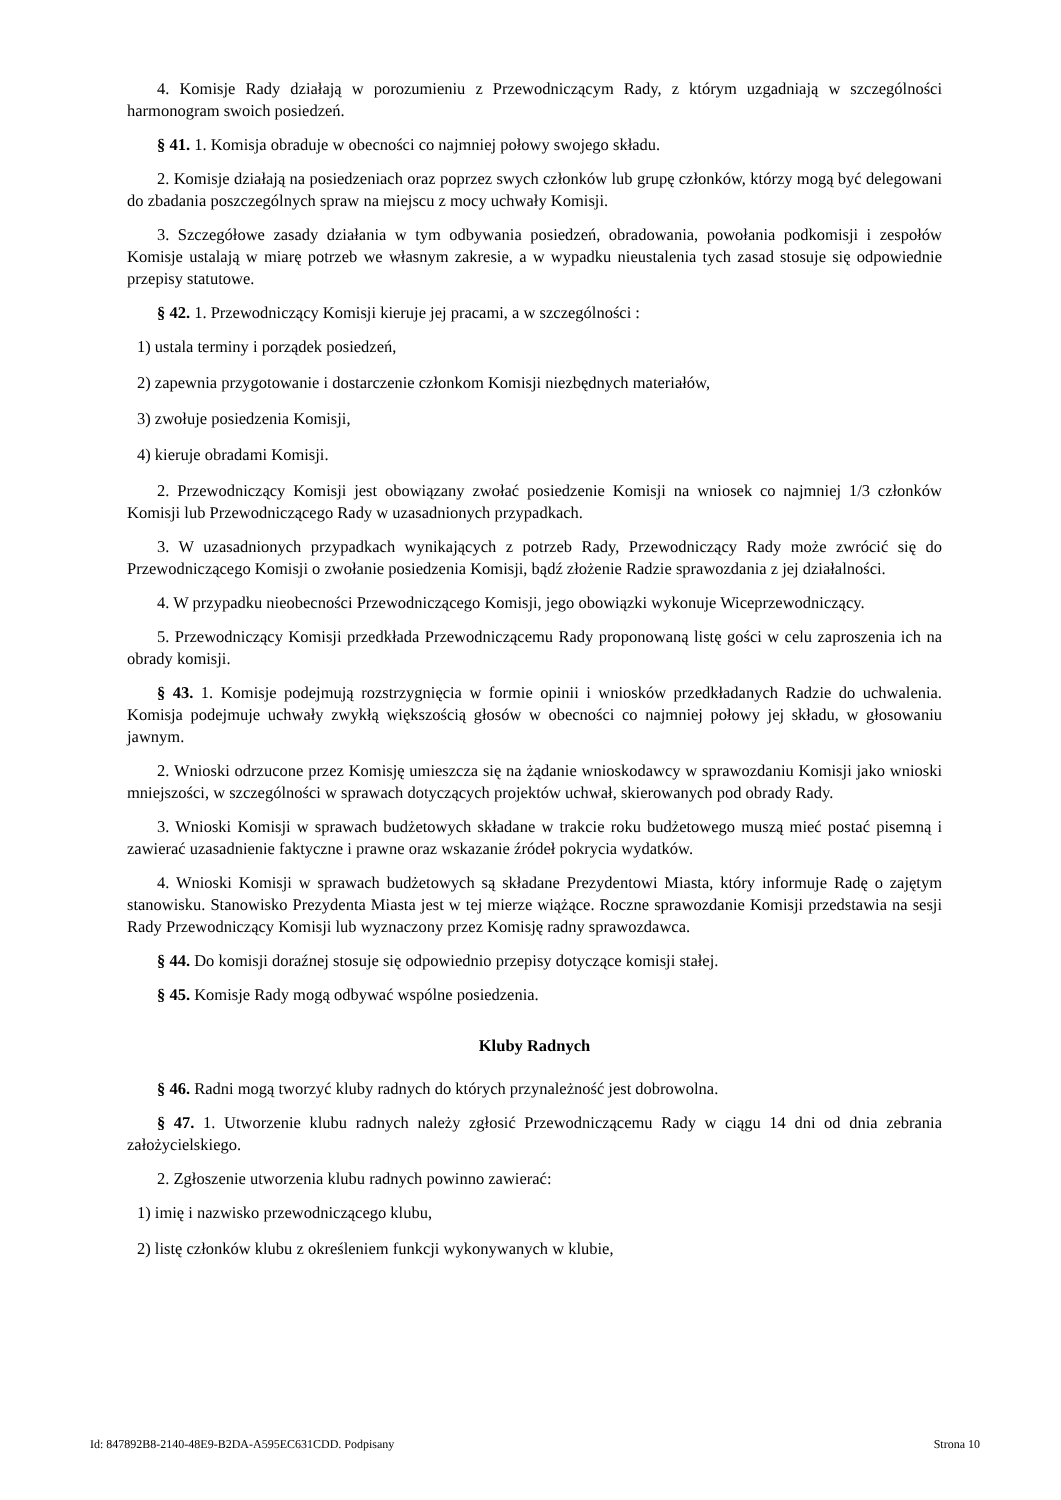4. Komisje Rady działają w porozumieniu z Przewodniczącym Rady, z którym uzgadniają w szczególności harmonogram swoich posiedzeń.
§ 41. 1. Komisja obraduje w obecności co najmniej połowy swojego składu.
2. Komisje działają na posiedzeniach oraz poprzez swych członków lub grupę członków, którzy mogą być delegowani do zbadania poszczególnych spraw na miejscu z mocy uchwały Komisji.
3. Szczegółowe zasady działania w tym odbywania posiedzeń, obradowania, powołania podkomisji i zespołów Komisje ustalają w miarę potrzeb we własnym zakresie, a w wypadku nieustalenia tych zasad stosuje się odpowiednie przepisy statutowe.
§ 42. 1. Przewodniczący Komisji kieruje jej pracami, a w szczególności :
1) ustala terminy i porządek posiedzeń,
2) zapewnia przygotowanie i dostarczenie członkom Komisji niezbędnych materiałów,
3) zwołuje posiedzenia Komisji,
4) kieruje obradami Komisji.
2. Przewodniczący Komisji jest obowiązany zwołać posiedzenie Komisji na wniosek co najmniej 1/3 członków Komisji lub Przewodniczącego Rady w uzasadnionych przypadkach.
3. W uzasadnionych przypadkach wynikających z potrzeb Rady, Przewodniczący Rady może zwrócić się do Przewodniczącego Komisji o zwołanie posiedzenia Komisji, bądź złożenie Radzie sprawozdania z jej działalności.
4. W przypadku nieobecności Przewodniczącego Komisji, jego obowiązki wykonuje Wiceprzewodniczący.
5. Przewodniczący Komisji przedkłada Przewodniczącemu Rady proponowaną listę gości w celu zaproszenia ich na obrady komisji.
§ 43. 1. Komisje podejmują rozstrzygnięcia w formie opinii i wniosków przedkładanych Radzie do uchwalenia. Komisja podejmuje uchwały zwykłą większością głosów w obecności co najmniej połowy jej składu, w głosowaniu jawnym.
2. Wnioski odrzucone przez Komisję umieszcza się na żądanie wnioskodawcy w sprawozdaniu Komisji jako wnioski mniejszości, w szczególności w sprawach dotyczących projektów uchwał, skierowanych pod obrady Rady.
3. Wnioski Komisji w sprawach budżetowych składane w trakcie roku budżetowego muszą mieć postać pisemną i zawierać uzasadnienie faktyczne i prawne oraz wskazanie źródeł pokrycia wydatków.
4. Wnioski Komisji w sprawach budżetowych są składane Prezydentowi Miasta, który informuje Radę o zajętym stanowisku. Stanowisko Prezydenta Miasta jest w tej mierze wiążące. Roczne sprawozdanie Komisji przedstawia na sesji Rady Przewodniczący Komisji lub wyznaczony przez Komisję radny sprawozdawca.
§ 44. Do komisji doraźnej stosuje się odpowiednio przepisy dotyczące komisji stałej.
§ 45. Komisje Rady mogą odbywać wspólne posiedzenia.
Kluby Radnych
§ 46. Radni mogą tworzyć kluby radnych do których przynależność jest dobrowolna.
§ 47. 1. Utworzenie klubu radnych należy zgłosić Przewodniczącemu Rady w ciągu 14 dni od dnia zebrania założycielskiego.
2. Zgłoszenie utworzenia klubu radnych powinno zawierać:
1) imię i nazwisko przewodniczącego klubu,
2) listę członków klubu z określeniem funkcji wykonywanych w klubie,
Id: 847892B8-2140-48E9-B2DA-A595EC631CDD. Podpisany Strona 10